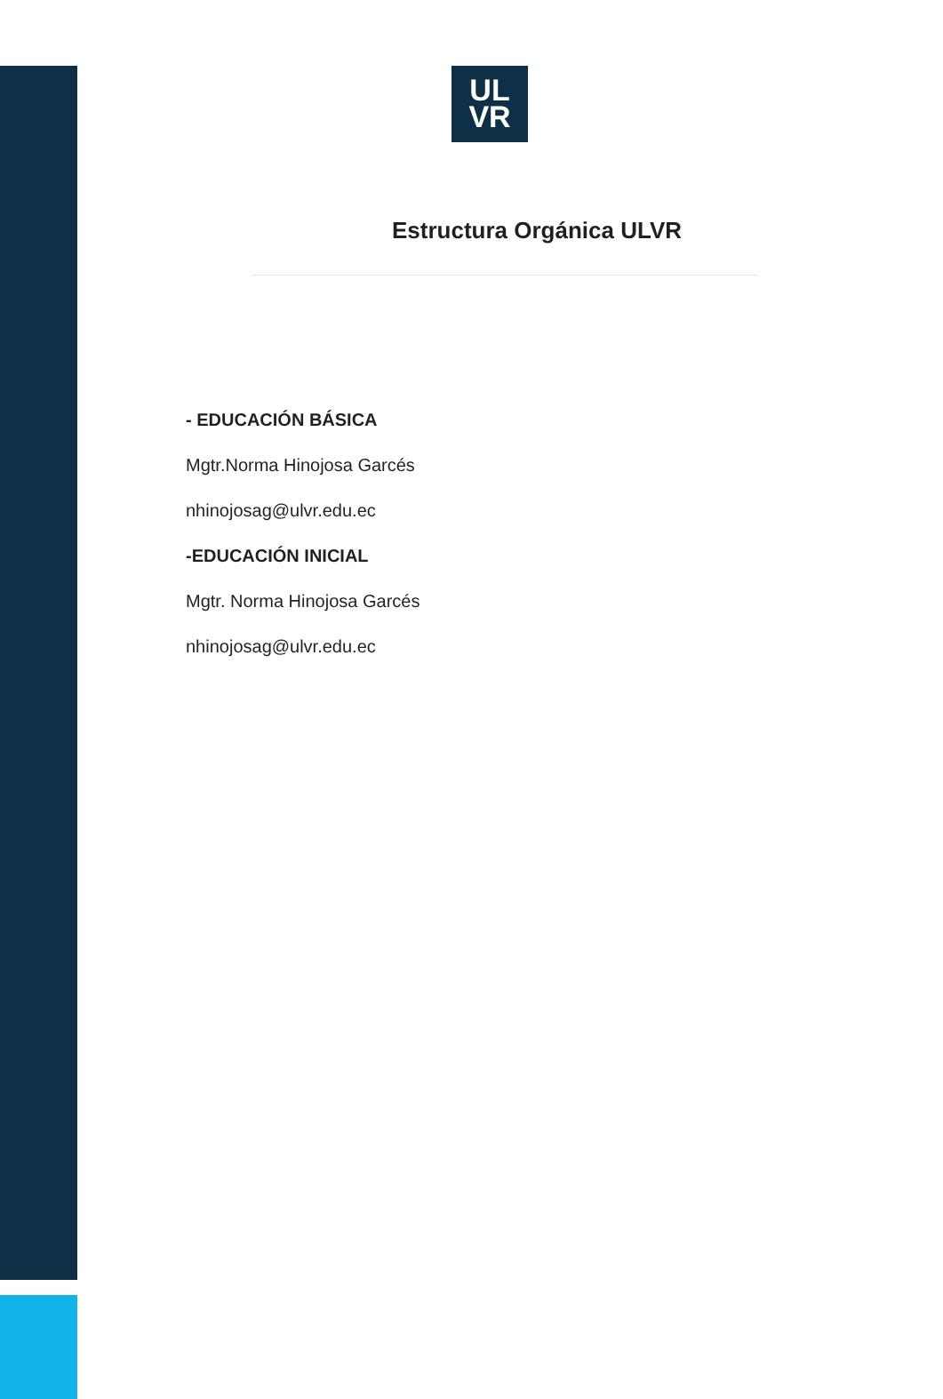UL
VR
Estructura Orgánica ULVR
- EDUCACIÓN BÁSICA
Mgtr.Norma Hinojosa Garcés
nhinojosag@ulvr.edu.ec
-EDUCACIÓN INICIAL
Mgtr. Norma Hinojosa Garcés
nhinojosag@ulvr.edu.ec